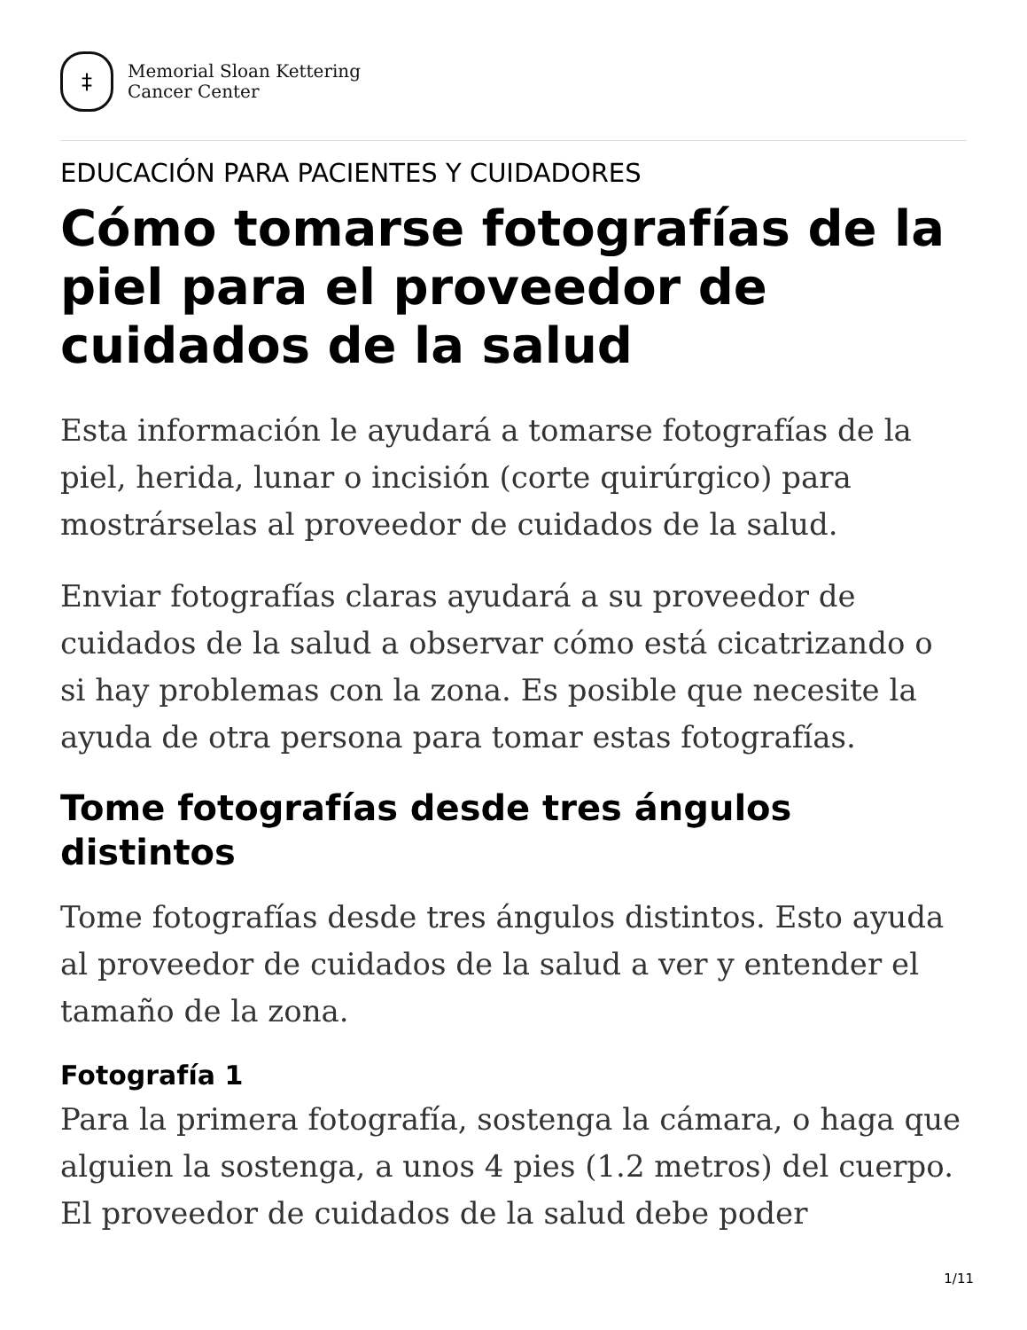‡
Memorial Sloan Kettering
Cancer Center
EDUCACIÓN PARA PACIENTES Y CUIDADORES
Cómo tomarse fotografías de la piel para el proveedor de cuidados de la salud
Esta información le ayudará a tomarse fotografías de la piel, herida, lunar o incisión (corte quirúrgico) para mostrárselas al proveedor de cuidados de la salud.
Enviar fotografías claras ayudará a su proveedor de cuidados de la salud a observar cómo está cicatrizando o si hay problemas con la zona. Es posible que necesite la ayuda de otra persona para tomar estas fotografías.
Tome fotografías desde tres ángulos distintos
Tome fotografías desde tres ángulos distintos. Esto ayuda al proveedor de cuidados de la salud a ver y entender el tamaño de la zona.
Fotografía 1
Para la primera fotografía, sostenga la cámara, o haga que alguien la sostenga, a unos 4 pies (1.2 metros) del cuerpo. El proveedor de cuidados de la salud debe poder
1/11